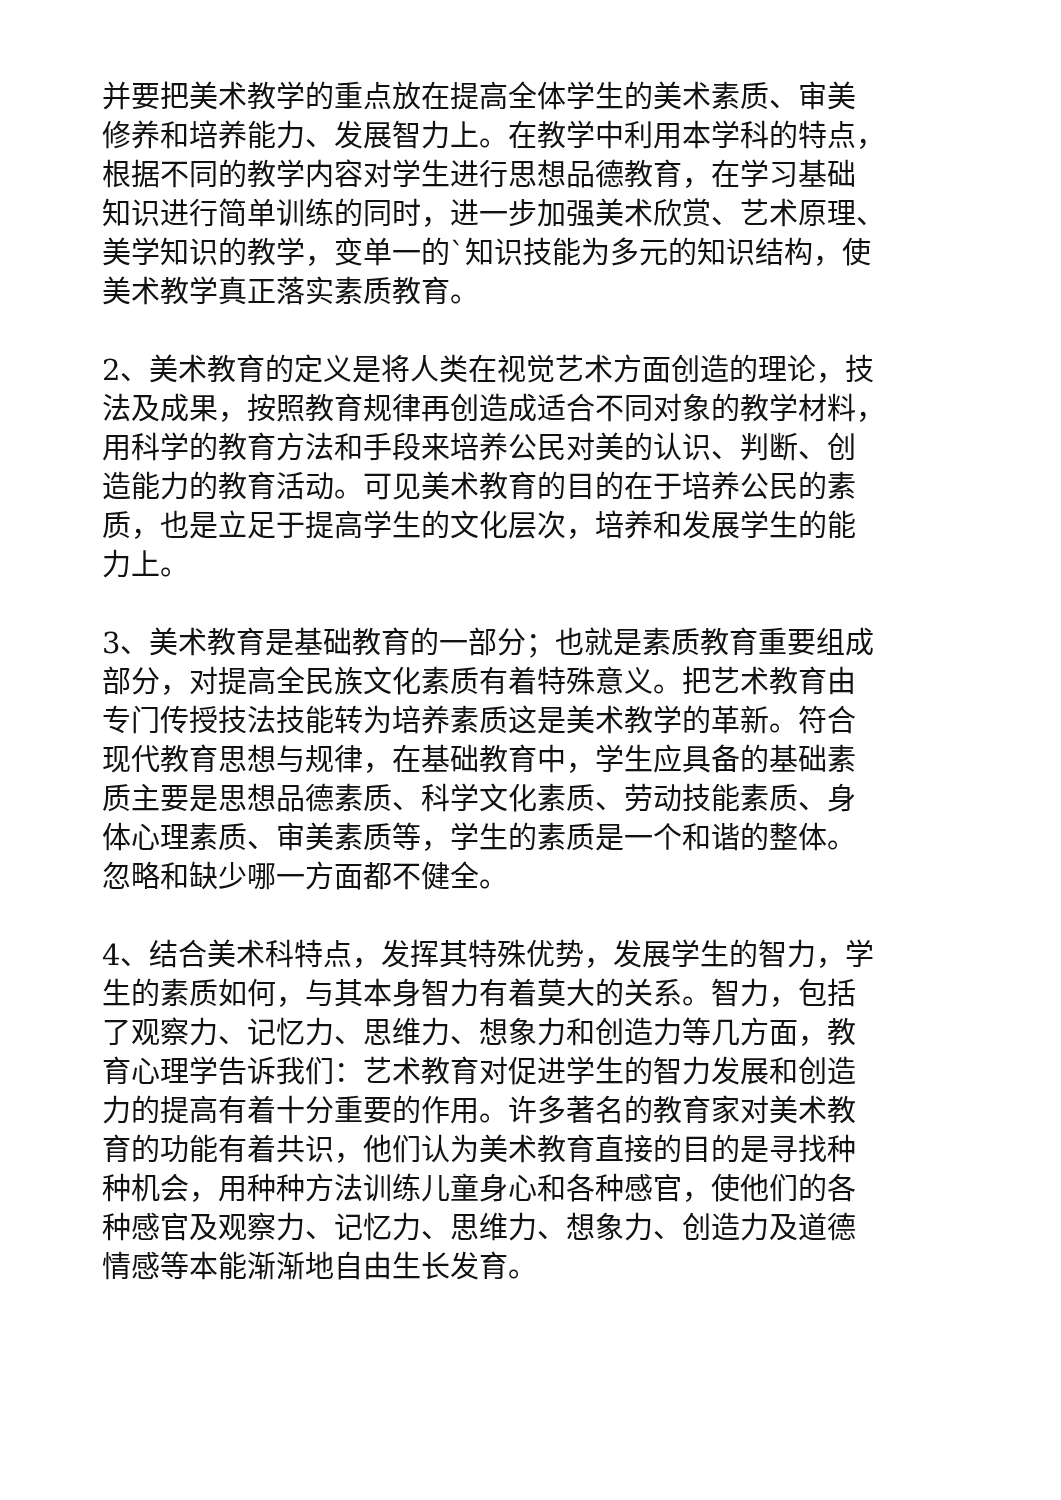并要把美术教学的重点放在提高全体学生的美术素质、审美
修养和培养能力、发展智力上。在教学中利用本学科的特点，
根据不同的教学内容对学生进行思想品德教育，在学习基础
知识进行简单训练的同时，进一步加强美术欣赏、艺术原理、
美学知识的教学，变单一的`知识技能为多元的知识结构，使
美术教学真正落实素质教育。
2、美术教育的定义是将人类在视觉艺术方面创造的理论，技
法及成果，按照教育规律再创造成适合不同对象的教学材料，
用科学的教育方法和手段来培养公民对美的认识、判断、创
造能力的教育活动。可见美术教育的目的在于培养公民的素
质，也是立足于提高学生的文化层次，培养和发展学生的能
力上。
3、美术教育是基础教育的一部分；也就是素质教育重要组成
部分，对提高全民族文化素质有着特殊意义。把艺术教育由
专门传授技法技能转为培养素质这是美术教学的革新。符合
现代教育思想与规律，在基础教育中，学生应具备的基础素
质主要是思想品德素质、科学文化素质、劳动技能素质、身
体心理素质、审美素质等，学生的素质是一个和谐的整体。
忽略和缺少哪一方面都不健全。
4、结合美术科特点，发挥其特殊优势，发展学生的智力，学
生的素质如何，与其本身智力有着莫大的关系。智力，包括
了观察力、记忆力、思维力、想象力和创造力等几方面，教
育心理学告诉我们：艺术教育对促进学生的智力发展和创造
力的提高有着十分重要的作用。许多著名的教育家对美术教
育的功能有着共识，他们认为美术教育直接的目的是寻找种
种机会，用种种方法训练儿童身心和各种感官，使他们的各
种感官及观察力、记忆力、思维力、想象力、创造力及道德
情感等本能渐渐地自由生长发育。